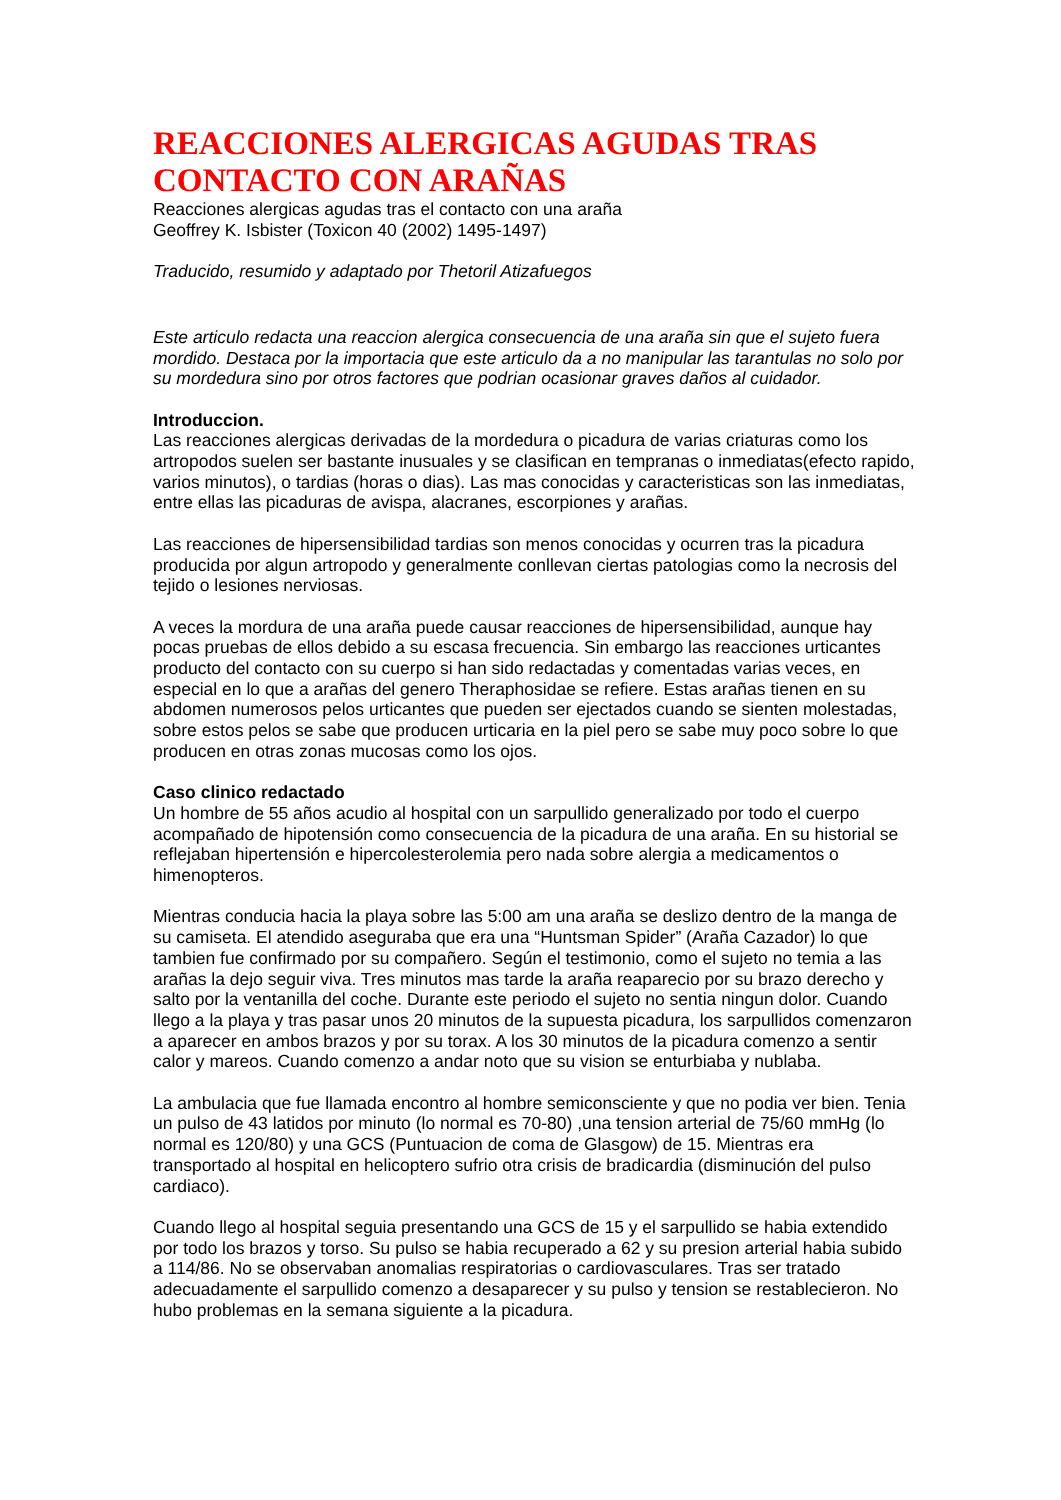REACCIONES ALERGICAS AGUDAS TRAS CONTACTO CON ARAÑAS
Reacciones alergicas agudas tras el contacto con una araña
Geoffrey K. Isbister (Toxicon 40 (2002) 1495-1497)
Traducido, resumido y adaptado por Thetoril Atizafuegos
Este articulo redacta una reaccion alergica consecuencia de una araña sin que el sujeto fuera mordido. Destaca por la importacia que este articulo da a no manipular las tarantulas no solo por su mordedura sino por otros factores que podrian ocasionar graves daños al cuidador.
Introduccion.
Las reacciones alergicas derivadas de la mordedura o picadura de varias criaturas como los artropodos suelen ser bastante inusuales y se clasifican en tempranas o inmediatas(efecto rapido, varios minutos), o tardias (horas o dias). Las mas conocidas y caracteristicas son las inmediatas, entre ellas las picaduras de avispa, alacranes, escorpiones y arañas.
Las reacciones de hipersensibilidad tardias son menos conocidas y ocurren tras la picadura producida por algun artropodo y generalmente conllevan ciertas patologias como la necrosis del tejido o lesiones nerviosas.
A veces la mordura de una araña puede causar reacciones de hipersensibilidad, aunque hay pocas pruebas de ellos debido a su escasa frecuencia. Sin embargo las reacciones urticantes producto del contacto con su cuerpo si han sido redactadas y comentadas varias veces, en especial en lo que a arañas del genero Theraphosidae se refiere. Estas arañas tienen en su abdomen numerosos pelos urticantes que pueden ser ejectados cuando se sienten molestadas, sobre estos pelos se sabe que producen urticaria en la piel pero se sabe muy poco sobre lo que producen en otras zonas mucosas como los ojos.
Caso clinico redactado
Un hombre de 55 años acudio al hospital con un sarpullido generalizado por todo el cuerpo acompañado de hipotensión como consecuencia de la picadura de una araña. En su historial se reflejaban hipertensión e hipercolesterolemia pero nada sobre alergia a medicamentos o himenopteros.
Mientras conducia hacia la playa sobre las 5:00 am una araña se deslizo dentro de la manga de su camiseta. El atendido aseguraba que era una “Huntsman Spider” (Araña Cazador) lo que tambien fue confirmado por su compañero. Según el testimonio, como el sujeto no temia a las arañas la dejo seguir viva. Tres minutos mas tarde la araña reaparecio por su brazo derecho y salto por la ventanilla del coche. Durante este periodo el sujeto no sentia ningun dolor. Cuando llego a la playa y tras pasar unos 20 minutos de la supuesta picadura, los sarpullidos comenzaron a aparecer en ambos brazos y por su torax. A los 30 minutos de la picadura comenzo a sentir calor y mareos. Cuando comenzo a andar noto que su vision se enturbiaba y nublaba.
La ambulacia que fue llamada encontro al hombre semiconsciente y que no podia ver bien. Tenia un pulso de 43 latidos por minuto (lo normal es 70-80) ,una tension arterial de 75/60 mmHg (lo normal es 120/80) y una GCS (Puntuacion de coma de Glasgow) de 15. Mientras era transportado al hospital en helicoptero sufrio otra crisis de bradicardia (disminución del pulso cardiaco).
Cuando llego al hospital seguia presentando una GCS de 15 y el sarpullido se habia extendido por todo los brazos y torso. Su pulso se habia recuperado a 62 y su presion arterial habia subido a 114/86. No se observaban anomalias respiratorias o cardiovasculares. Tras ser tratado adecuadamente el sarpullido comenzo a desaparecer y su pulso y tension se restablecieron. No hubo problemas en la semana siguiente a la picadura.